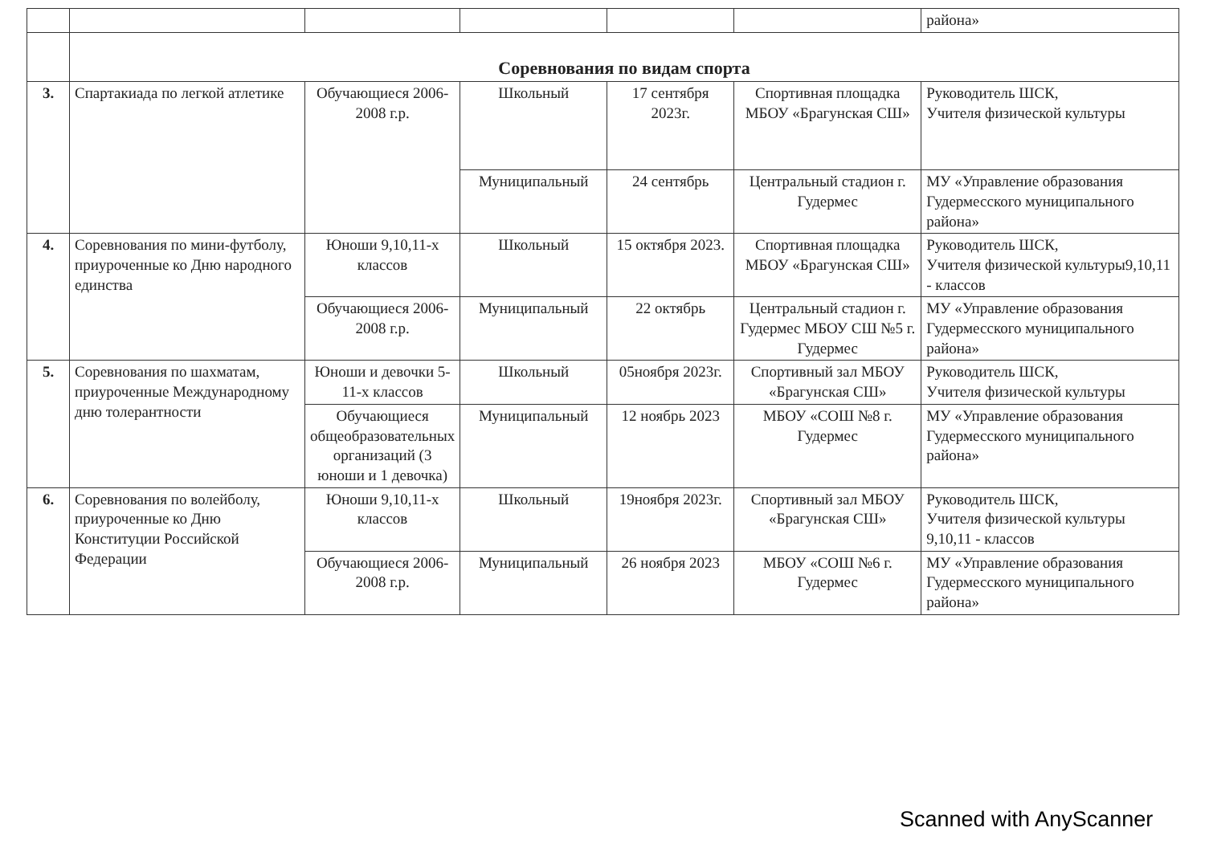| | | | | | | района» |
| | Соревнования по видам спорта | | | | | |
| 3. | Спартакиада по легкой атлетике | Обучающиеся 2006-2008 г.р. | Школьный | 17 сентября 2023г. | Спортивная площадка МБОУ «Брагунская СШ» | Руководитель ШСК, Учителя физической культуры |
| | | | Муниципальный | 24 сентябрь | Центральный стадион г. Гудермес | МУ «Управление образования Гудермесского муниципального района» |
| 4. | Соревнования по мини-футболу, приуроченные ко Дню народного единства | Юноши 9,10,11-х классов | Школьный | 15 октября 2023. | Спортивная площадка МБОУ «Брагунская СШ» | Руководитель ШСК, Учителя физической культуры9,10,11 - классов |
| | | Обучающиеся 2006-2008 г.р. | Муниципальный | 22 октябрь | Центральный стадион г. Гудермес МБОУ СШ №5 г. Гудермес | МУ «Управление образования Гудермесского муниципального района» |
| 5. | Соревнования по шахматам, приуроченные Международному дню толерантности | Юноши и девочки 5-11-х классов | Школьный | 05ноября 2023г. | Спортивный зал МБОУ «Брагунская СШ» | Руководитель ШСК, Учителя физической культуры |
| | | Обучающиеся общеобразовательных организаций (3 юноши и 1 девочка) | Муниципальный | 12 ноябрь 2023 | МБОУ «СОШ №8 г. Гудермес | МУ «Управление образования Гудермесского муниципального района» |
| 6. | Соревнования по волейболу, приуроченные ко Дню Конституции Российской Федерации | Юноши 9,10,11-х классов | Школьный | 19ноября 2023г. | Спортивный зал МБОУ «Брагунская СШ» | Руководитель ШСК, Учителя физической культуры 9,10,11 - классов |
| | | Обучающиеся 2006-2008 г.р. | Муниципальный | 26 ноября 2023 | МБОУ «СОШ №6 г. Гудермес | МУ «Управление образования Гудермесского муниципального района» |
Scanned with AnyScanner